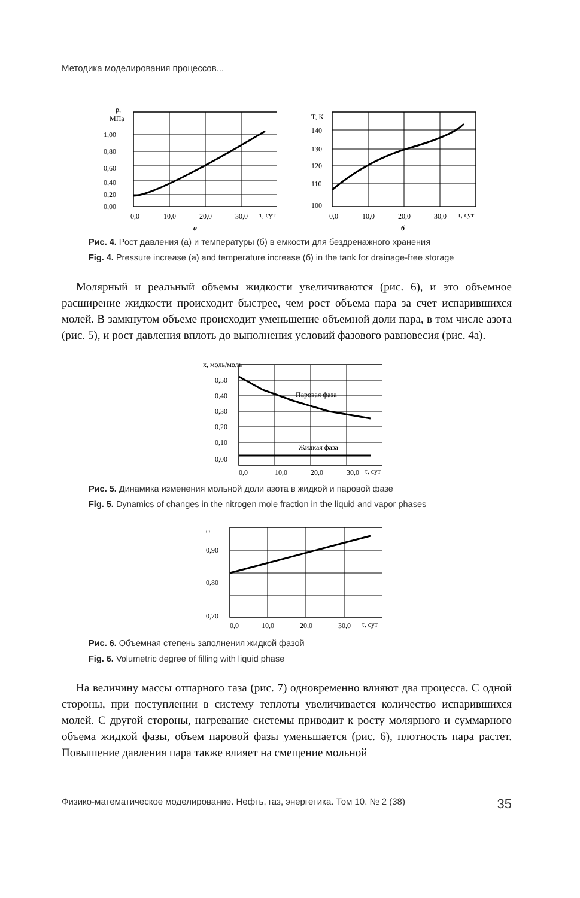Методика моделирования процессов...
p,
МПа
1,00
0,80
0,60
0,40
0,20
0,00
0,0
10,0
20,0
30,0
τ, сут
а
T, К
140
130
120
110
100
0,0
10,0
20,0
30,0
τ, сут
б
Рис. 4. Рост давления (а) и температуры (б) в емкости для бездренажного хранения
Fig. 4. Pressure increase (a) and temperature increase (б) in the tank for drainage-free storage
Молярный и реальный объемы жидкости увеличиваются (рис. 6), и это объемное расширение жидкости происходит быстрее, чем рост объема пара за счет испарившихся молей. В замкнутом объеме происходит уменьшение объемной доли пара, в том числе азота (рис. 5), и рост давления вплоть до выполнения условий фазового равновесия (рис. 4а).
x, моль/моль
Паровая фаза
Жидкая фаза
0,50
0,40
0,30
0,20
0,10
0,00
0,0
10,0
20,0
30,0
τ, сут
Рис. 5. Динамика изменения мольной доли азота в жидкой и паровой фазе
Fig. 5. Dynamics of changes in the nitrogen mole fraction in the liquid and vapor phases
φ
0,90
0,80
0,70
0,0
10,0
20,0
30,0
τ, сут
Рис. 6. Объемная степень заполнения жидкой фазой
Fig. 6. Volumetric degree of filling with liquid phase
На величину массы отпарного газа (рис. 7) одновременно влияют два процесса. С одной стороны, при поступлении в систему теплоты увеличивается количество испарившихся молей. С другой стороны, нагревание системы приводит к росту молярного и суммарного объема жидкой фазы, объем паровой фазы уменьшается (рис. 6), плотность пара растет. Повышение давления пара также влияет на смещение мольной
Физико-математическое моделирование. Нефть, газ, энергетика. Том 10. № 2 (38) 35